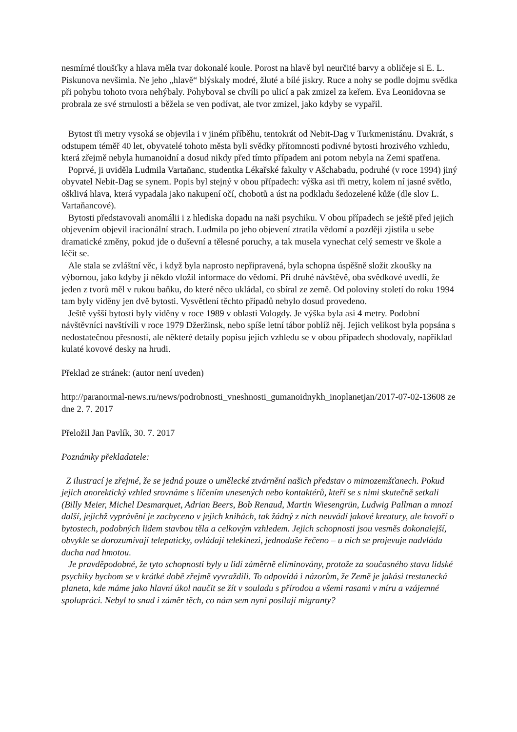nesmírné tloušťky a hlava měla tvar dokonalé koule. Porost na hlavě byl neurčité barvy a obličeje si E. L. Piskunova nevšimla. Ne jeho „hlavě“ blýskaly modré, žluté a bílé jiskry. Ruce a nohy se podle dojmu svědka při pohybu tohoto tvora nehýbaly. Pohyboval se chvíli po ulicí a pak zmizel za keřem. Eva Leonidovna se probrala ze své strnulosti a běžela se ven podívat, ale tvor zmizel, jako kdyby se vypařil.
Bytost tři metry vysoká se objevila i v jiném příběhu, tentokrát od Nebit-Dag v Turkmenistánu. Dvakrát, s odstupem téměř 40 let, obyvatelé tohoto města byli svědky přítomnosti podivné bytosti hrozivého vzhledu, která zřejmě nebyla humanoidní a dosud nikdy před tímto případem ani potom nebyla na Zemi spatřena.
Poprvé, ji uviděla Ludmila Vartaňanc, studentka Lékařské fakulty v Ašchabadu, podruhé (v roce 1994) jiný obyvatel Nebit-Dag se synem. Popis byl stejný v obou případech: výška asi tři metry, kolem ní jasné světlo, ošklivá hlava, která vypadala jako nakupení očí, chobotů a úst na podkladu šedozelené kůže (dle slov L. Vartaňancové).
Bytosti představovali anomálii i z hlediska dopadu na naši psychiku. V obou případech se ještě před jejich objevením objevil iracionální strach. Ludmila po jeho objevení ztratila vědomí a později zjistila u sebe dramatické změny, pokud jde o duševní a tělesné poruchy, a tak musela vynechat celý semestr ve škole a léčit se.
Ale stala se zvláštní věc, i když byla naprosto nepřipravená, byla schopna úspěšně složit zkoušky na výbornou, jako kdyby jí někdo vložil informace do vědomí. Při druhé návštěvě, oba svědkové uvedli, že jeden z tvorů měl v rukou baňku, do které něco ukládal, co sbíral ze země. Od poloviny století do roku 1994 tam byly viděny jen dvě bytosti. Vysvětlení těchto případů nebylo dosud provedeno.
Ještě vyšší bytosti byly viděny v roce 1989 v oblasti Vologdy. Je výška byla asi 4 metry. Podobní návštěvníci navštívili v roce 1979 Džeržinsk, nebo spíše letní tábor poblíž něj. Jejich velikost byla popsána s nedostatečnou přesností, ale některé detaily popisu jejich vzhledu se v obou případech shodovaly, například kulaté kovové desky na hrudi.
Překlad ze stránek: (autor není uveden)
http://paranormal-news.ru/news/podrobnosti_vneshnosti_gumanoidnykh_inoplanetjan/2017-07-02-13608 ze dne 2. 7. 2017
Přeložil Jan Pavlík, 30. 7. 2017
Poznámky překladatele:
Z ilustrací je zřejmé, že se jedná pouze o umělecké ztvárnění našich představ o mimozemšťanech. Pokud jejich anorektický vzhled srovnáme s líčením unesených nebo kontaktérů, kteří se s nimi skutečně setkali (Billy Meier, Michel Desmarquet, Adrian Beers, Bob Renaud, Martin Wiesengrün, Ludwig Pallman a mnozí další, jejichž vyprávění je zachyceno v jejich knihách, tak žádný z nich neuvádí jakové kreatury, ale hovoří o bytostech, podobných lidem stavbou těla a celkovým vzhledem. Jejich schopnosti jsou vesměs dokonalejší, obvykle se dorozumívají telepaticky, ovládají telekinezi, jednoduše řečeno – u nich se projevuje nadvláda ducha nad hmotou.
Je pravděpodobné, že tyto schopnosti byly u lidí záměrně eliminovány, protože za současného stavu lidské psychiky bychom se v krátké době zřejmě vyvraždili. To odpovídá i názorům, že Země je jakási trestanecká planeta, kde máme jako hlavní úkol naučit se žít v souladu s přírodou a všemi rasami v míru a vzájemné spolupráci. Nebyl to snad i záměr těch, co nám sem nyní posílají migranty?